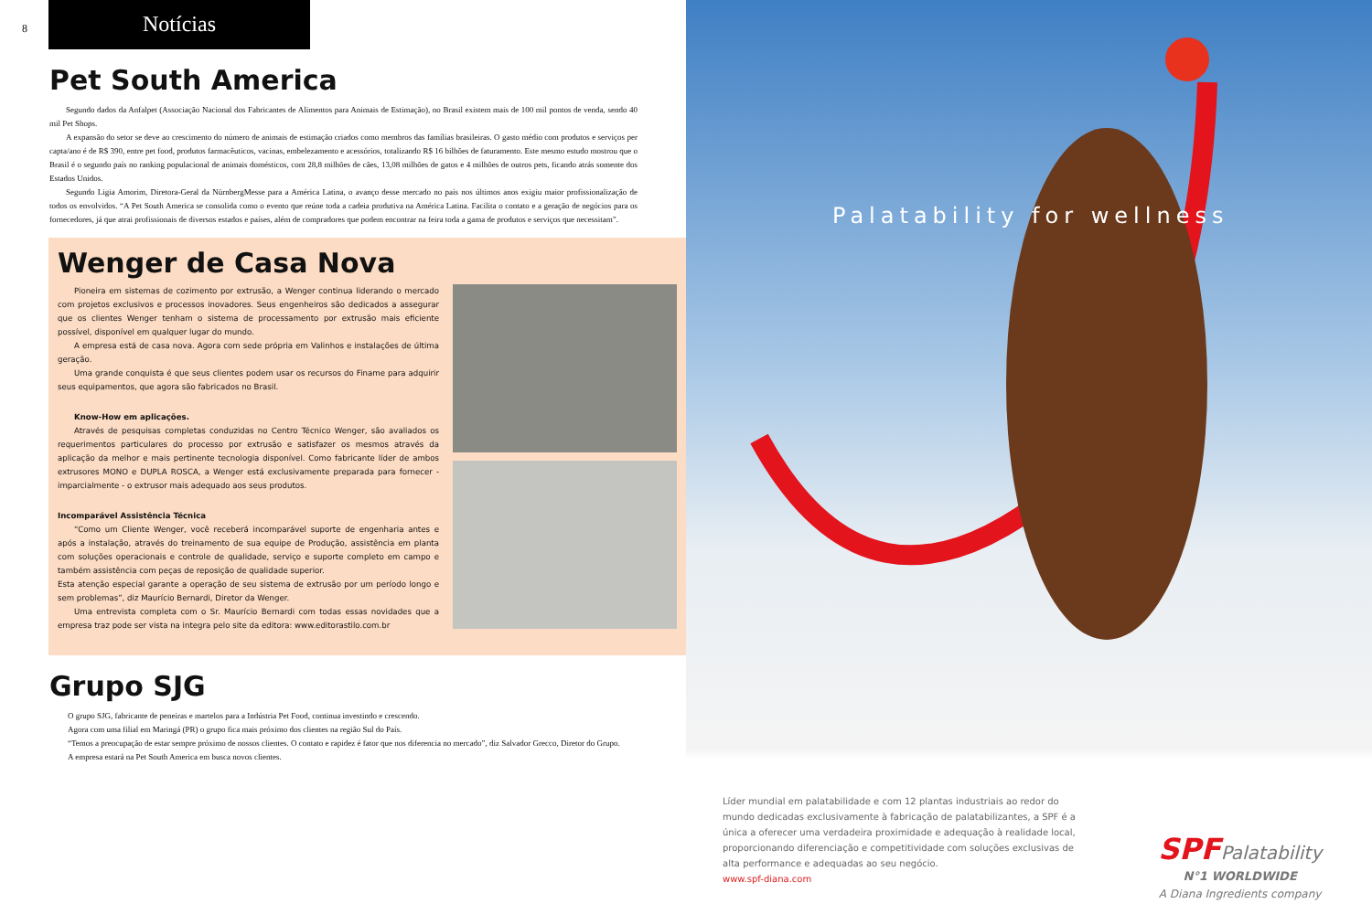8
Notícias
Pet South America
Segundo dados da Anfalpet (Associação Nacional dos Fabricantes de Alimentos para Animais de Estimação), no Brasil existem mais de 100 mil pontos de venda, sendo 40 mil Pet Shops.
A expansão do setor se deve ao crescimento do número de animais de estimação criados como membros das famílias brasileiras. O gasto médio com produtos e serviços per capta/ano é de R$ 390, entre pet food, produtos farmacêuticos, vacinas, embelezamento e acessórios, totalizando R$ 16 bilhões de faturamento. Este mesmo estudo mostrou que o Brasil é o segundo país no ranking populacional de animais domésticos, com 28,8 milhões de cães, 13,08 milhões de gatos e 4 milhões de outros pets, ficando atrás somente dos Estados Unidos.
Segundo Ligia Amorim, Diretora-Geral da NürnbergMesse para a América Latina, o avanço desse mercado no país nos últimos anos exigiu maior profissionalização de todos os envolvidos. “A Pet South America se consolida como o evento que reúne toda a cadeia produtiva na América Latina. Facilita o contato e a geração de negócios para os fornecedores, já que atrai profissionais de diversos estados e países, além de compradores que podem encontrar na feira toda a gama de produtos e serviços que necessitam”.
Wenger de Casa Nova
Pioneira em sistemas de cozimento por extrusão, a Wenger continua liderando o mercado com projetos exclusivos e processos inovadores. Seus engenheiros são dedicados a assegurar que os clientes Wenger tenham o sistema de processamento por extrusão mais eficiente possível, disponível em qualquer lugar do mundo.
A empresa está de casa nova. Agora com sede própria em Valinhos e instalações de última geração.
Uma grande conquista é que seus clientes podem usar os recursos do Finame para adquirir seus equipamentos, que agora são fabricados no Brasil.
Know-How em aplicações.
Através de pesquisas completas conduzidas no Centro Técnico Wenger, são avaliados os requerimentos particulares do processo por extrusão e satisfazer os mesmos através da aplicação da melhor e mais pertinente tecnologia disponível. Como fabricante líder de ambos extrusores MONO e DUPLA ROSCA, a Wenger está exclusivamente preparada para fornecer - imparcialmente - o extrusor mais adequado aos seus produtos.
Incomparável Assistência Técnica
“Como um Cliente Wenger, você receberá incomparável suporte de engenharia antes e após a instalação, através do treinamento de sua equipe de Produção, assistência em planta com soluções operacionais e controle de qualidade, serviço e suporte completo em campo e também assistência com peças de reposição de qualidade superior.
Esta atenção especial garante a operação de seu sistema de extrusão por um período longo e sem problemas”, diz Maurício Bernardi, Diretor da Wenger.
Uma entrevista completa com o Sr. Maurício Bernardi com todas essas novidades que a empresa traz pode ser vista na integra pelo site da editora: www.editorastilo.com.br
Grupo SJG
O grupo SJG, fabricante de peneiras e martelos para a Indústria Pet Food, continua investindo e crescendo.
Agora com uma filial em Maringá (PR) o grupo fica mais próximo dos clientes na região Sul do País.
“Temos a preocupação de estar sempre próximo de nossos clientes. O contato e rapidez é fator que nos diferencia no mercado”, diz Salvador Grecco, Diretor do Grupo.
A empresa estará na Pet South America em busca novos clientes.
Palatability for wellness
Líder mundial em palatabilidade e com 12 plantas industriais ao redor do mundo dedicadas exclusivamente à fabricação de palatabilizantes, a SPF é a única a oferecer uma verdadeira proximidade e adequação à realidade local, proporcionando diferenciação e competitividade com soluções exclusivas de alta performance e adequadas ao seu negócio.
www.spf-diana.com
SPF Palatability
N°1 WORLDWIDE
A Diana Ingredients company